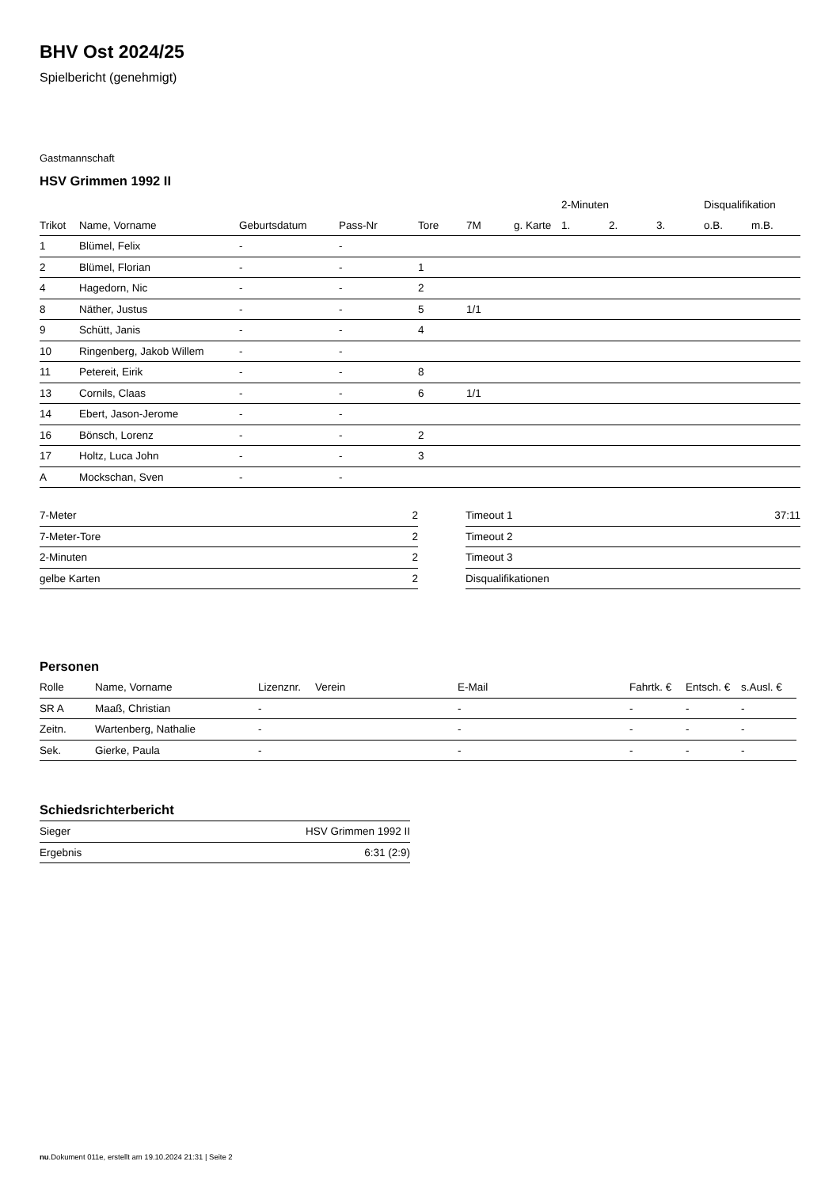BHV Ost 2024/25
Spielbericht (genehmigt)
Gastmannschaft
HSV Grimmen 1992 II
| | | | | | | | 2-Minuten | | | Disqualifikation | |
| --- | --- | --- | --- | --- | --- | --- | --- | --- | --- | --- | --- |
| Trikot | Name, Vorname | Geburtsdatum | Pass-Nr | Tore | 7M | g. Karte | 1. | 2. | 3. | o.B. | m.B. |
| 1 | Blümel, Felix | - | - | | | | | | | | |
| 2 | Blümel, Florian | - | - | 1 | | | | | | | |
| 4 | Hagedorn, Nic | - | - | 2 | | | | | | | |
| 8 | Näther, Justus | - | - | 5 | 1/1 | | | | | | |
| 9 | Schütt, Janis | - | - | 4 | | | | | | | |
| 10 | Ringenberg, Jakob Willem | - | - | | | | | | | | |
| 11 | Petereit, Eirik | - | - | 8 | | | | | | | |
| 13 | Cornils, Claas | - | - | 6 | 1/1 | | | | | | |
| 14 | Ebert, Jason-Jerome | - | - | | | | | | | | |
| 16 | Bönsch, Lorenz | - | - | 2 | | | | | | | |
| 17 | Holtz, Luca John | - | - | 3 | | | | | | | |
| A | Mockschan, Sven | - | - | | | | | | | | |
| 7-Meter | 2 |
| 7-Meter-Tore | 2 |
| 2-Minuten | 2 |
| gelbe Karten | 2 |
| Timeout 1 | 37:11 |
| Timeout 2 | |
| Timeout 3 | |
| Disqualifikationen | |
Personen
| Rolle | Name, Vorname | Lizenznr. | Verein | E-Mail | Fahrtk. € | Entsch. € | s.Ausl. € |
| --- | --- | --- | --- | --- | --- | --- | --- |
| SR A | Maaß, Christian | - | | - | - | - | - |
| Zeitn. | Wartenberg, Nathalie | - | | - | - | - | - |
| Sek. | Gierke, Paula | - | | - | - | - | - |
Schiedsrichterbericht
| Sieger | HSV Grimmen 1992 II |
| Ergebnis | 6:31 (2:9) |
nu.Dokument 011e, erstellt am 19.10.2024 21:31 | Seite 2